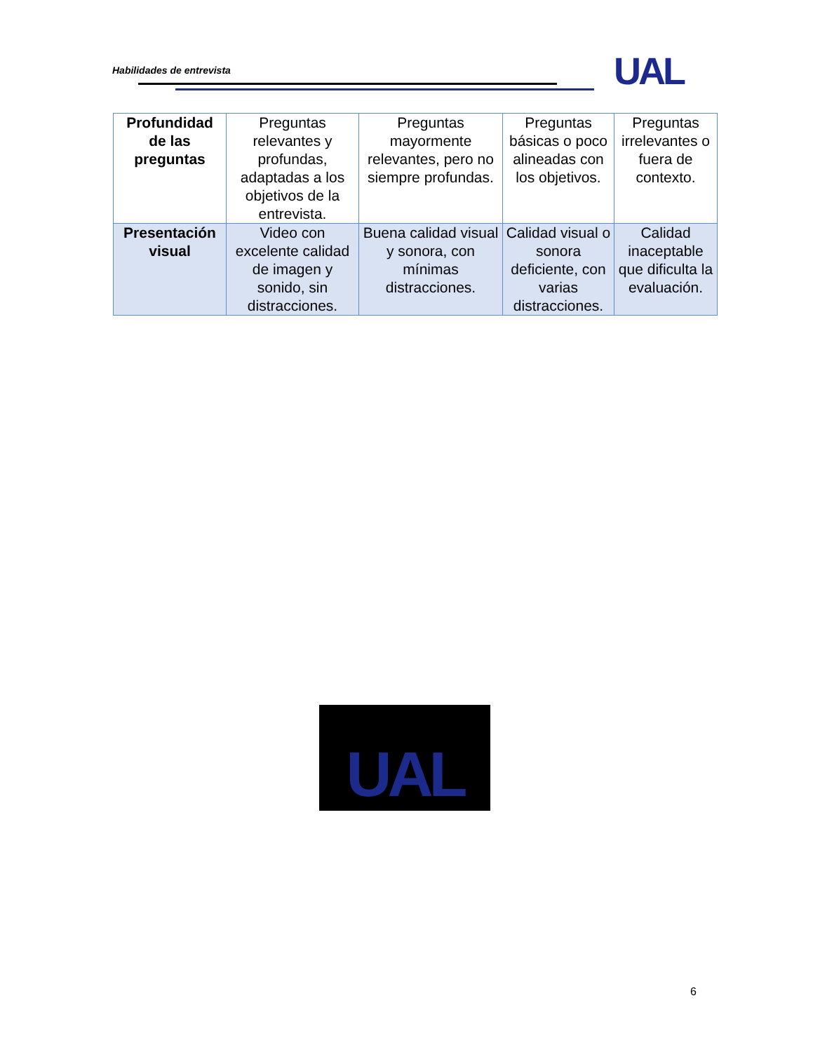Habilidades de entrevista UAL
| Profundidad de las preguntas | Preguntas relevantes y profundas, adaptadas a los objetivos de la entrevista. | Preguntas mayormente relevantes, pero no siempre profundas. | Preguntas básicas o poco alineadas con los objetivos. | Preguntas irrelevantes o fuera de contexto. |
| Presentación visual | Video con excelente calidad de imagen y sonido, sin distracciones. | Buena calidad visual y sonora, con mínimas distracciones. | Calidad visual o sonora deficiente, con varias distracciones. | Calidad inaceptable que dificulta la evaluación. |
UAL
6